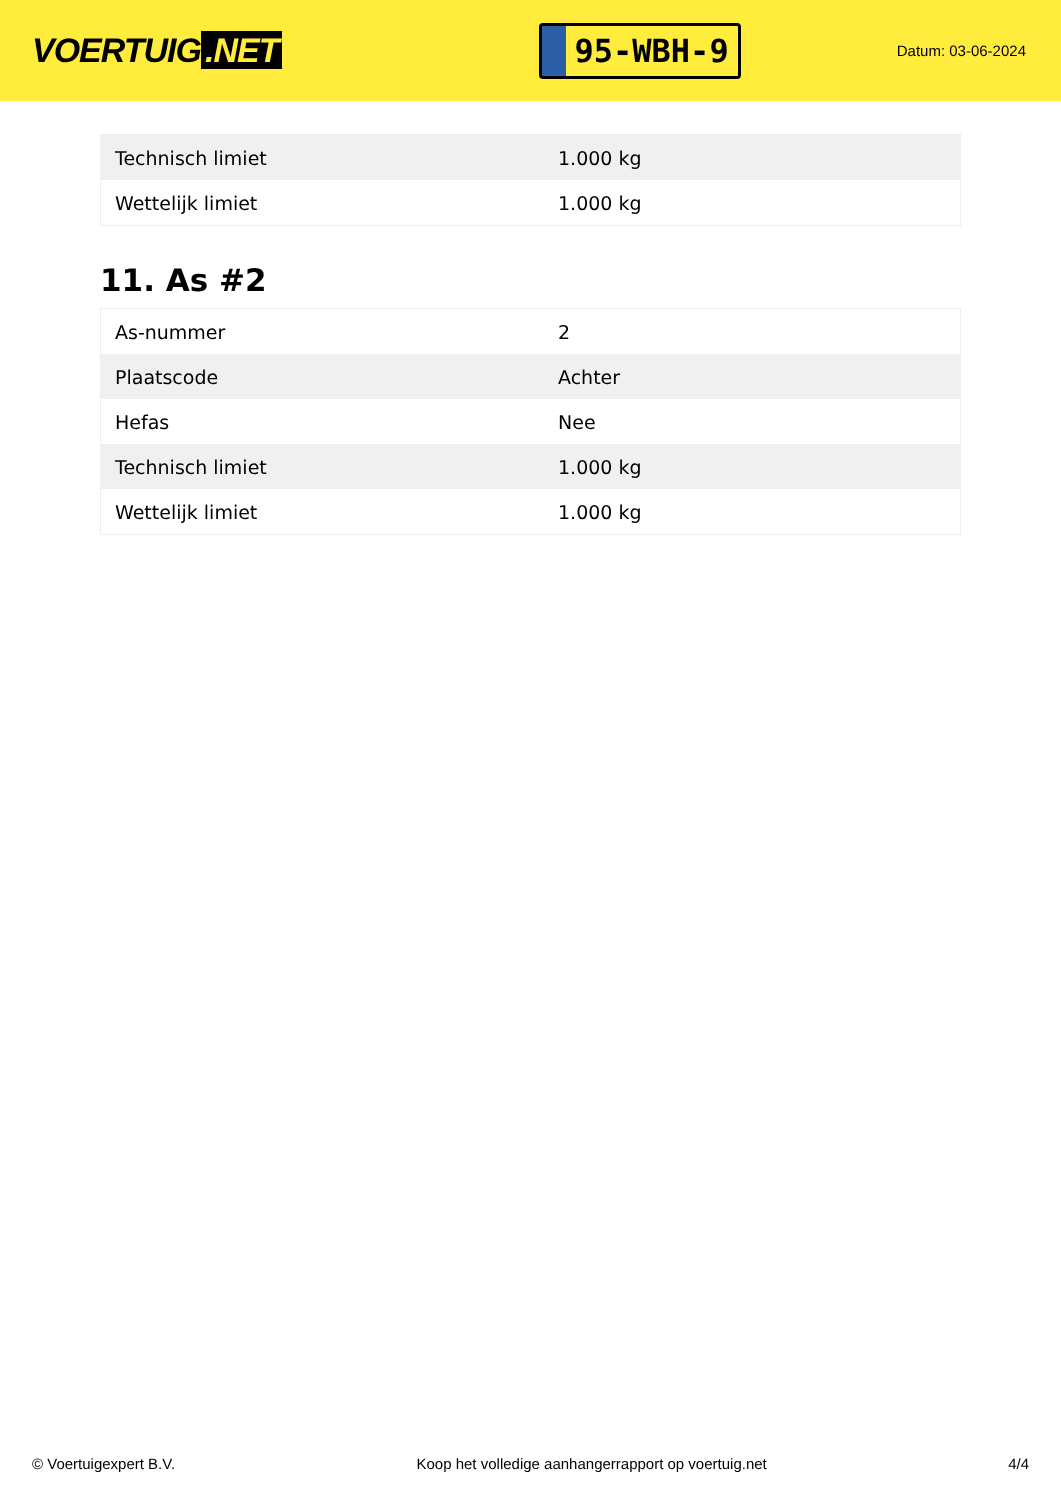VOERTUIG.NET
95-WBH-9
Datum: 03-06-2024
| Technisch limiet | 1.000 kg |
| Wettelijk limiet | 1.000 kg |
11. As #2
| As-nummer | 2 |
| Plaatscode | Achter |
| Hefas | Nee |
| Technisch limiet | 1.000 kg |
| Wettelijk limiet | 1.000 kg |
© Voertuigexpert B.V. Koop het volledige aanhangerrapport op voertuig.net 4/4